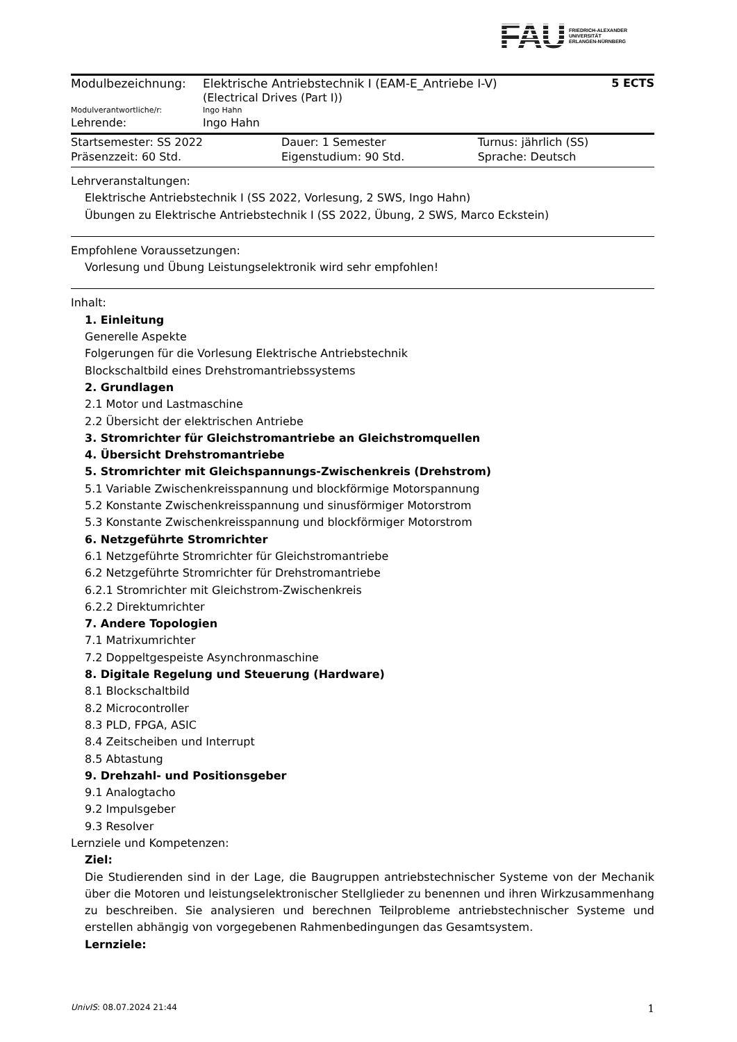FAU
FRIEDRICH-ALEXANDER
UNIVERSITÄT
ERLANGEN-NÜRNBERG
| Modulbezeichnung: | Elektrische Antriebstechnik I (EAM-E_Antriebe I-V) (Electrical Drives (Part I)) | 5 ECTS |
| Modulverantwortliche/r: | Ingo Hahn | |
| Lehrende: | Ingo Hahn | |
| Startsemester: SS 2022 | Dauer: 1 Semester | Turnus: jährlich (SS) |
| Präsenzzeit: 60 Std. | Eigenstudium: 90 Std. | Sprache: Deutsch |
Lehrveranstaltungen:
Elektrische Antriebstechnik I (SS 2022, Vorlesung, 2 SWS, Ingo Hahn)
Übungen zu Elektrische Antriebstechnik I (SS 2022, Übung, 2 SWS, Marco Eckstein)
Empfohlene Voraussetzungen:
Vorlesung und Übung Leistungselektronik wird sehr empfohlen!
Inhalt:
1. Einleitung
Generelle Aspekte
Folgerungen für die Vorlesung Elektrische Antriebstechnik
Blockschaltbild eines Drehstromantriebssystems
2. Grundlagen
2.1 Motor und Lastmaschine
2.2 Übersicht der elektrischen Antriebe
3. Stromrichter für Gleichstromantriebe an Gleichstromquellen
4. Übersicht Drehstromantriebe
5. Stromrichter mit Gleichspannungs-Zwischenkreis (Drehstrom)
5.1 Variable Zwischenkreisspannung und blockförmige Motorspannung
5.2 Konstante Zwischenkreisspannung und sinusförmiger Motorstrom
5.3 Konstante Zwischenkreisspannung und blockförmiger Motorstrom
6. Netzgeführte Stromrichter
6.1 Netzgeführte Stromrichter für Gleichstromantriebe
6.2 Netzgeführte Stromrichter für Drehstromantriebe
6.2.1 Stromrichter mit Gleichstrom-Zwischenkreis
6.2.2 Direktumrichter
7. Andere Topologien
7.1 Matrixumrichter
7.2 Doppeltgespeiste Asynchronmaschine
8. Digitale Regelung und Steuerung (Hardware)
8.1 Blockschaltbild
8.2 Microcontroller
8.3 PLD, FPGA, ASIC
8.4 Zeitscheiben und Interrupt
8.5 Abtastung
9. Drehzahl- und Positionsgeber
9.1 Analogtacho
9.2 Impulsgeber
9.3 Resolver
Lernziele und Kompetenzen:
Ziel:
Die Studierenden sind in der Lage, die Baugruppen antriebstechnischer Systeme von der Mechanik über die Motoren und leistungselektronischer Stellglieder zu benennen und ihren Wirkzusammenhang zu beschreiben. Sie analysieren und berechnen Teilprobleme antriebstechnischer Systeme und erstellen abhängig von vorgegebenen Rahmenbedingungen das Gesamtsystem.
Lernziele:
UnivIS: 08.07.2024 21:44 1